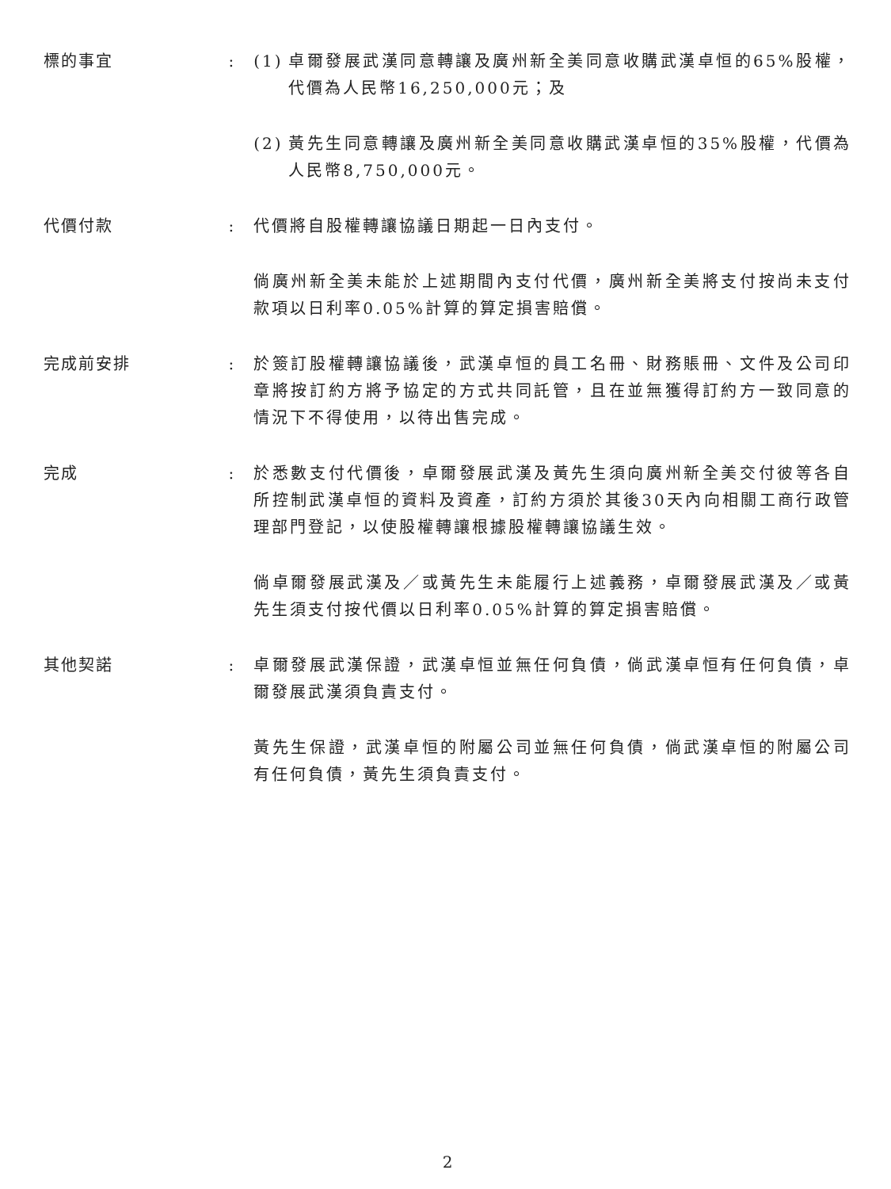標的事宜 : (1) 卓爾發展武漢同意轉讓及廣州新全美同意收購武漢卓恒的65%股權，代價為人民幣16,250,000元；及
(2) 黃先生同意轉讓及廣州新全美同意收購武漢卓恒的35%股權，代價為人民幣8,750,000元。
代價付款 : 代價將自股權轉讓協議日期起一日內支付。
倘廣州新全美未能於上述期間內支付代價，廣州新全美將支付按尚未支付款項以日利率0.05%計算的算定損害賠償。
完成前安排 : 於簽訂股權轉讓協議後，武漢卓恒的員工名冊、財務賬冊、文件及公司印章將按訂約方將予協定的方式共同託管，且在並無獲得訂約方一致同意的情況下不得使用，以待出售完成。
完成 : 於悉數支付代價後，卓爾發展武漢及黃先生須向廣州新全美交付彼等各自所控制武漢卓恒的資料及資產，訂約方須於其後30天內向相關工商行政管理部門登記，以使股權轉讓根據股權轉讓協議生效。
倘卓爾發展武漢及／或黃先生未能履行上述義務，卓爾發展武漢及／或黃先生須支付按代價以日利率0.05%計算的算定損害賠償。
其他契諾 : 卓爾發展武漢保證，武漢卓恒並無任何負債，倘武漢卓恒有任何負債，卓爾發展武漢須負責支付。
黃先生保證，武漢卓恒的附屬公司並無任何負債，倘武漢卓恒的附屬公司有任何負債，黃先生須負責支付。
2